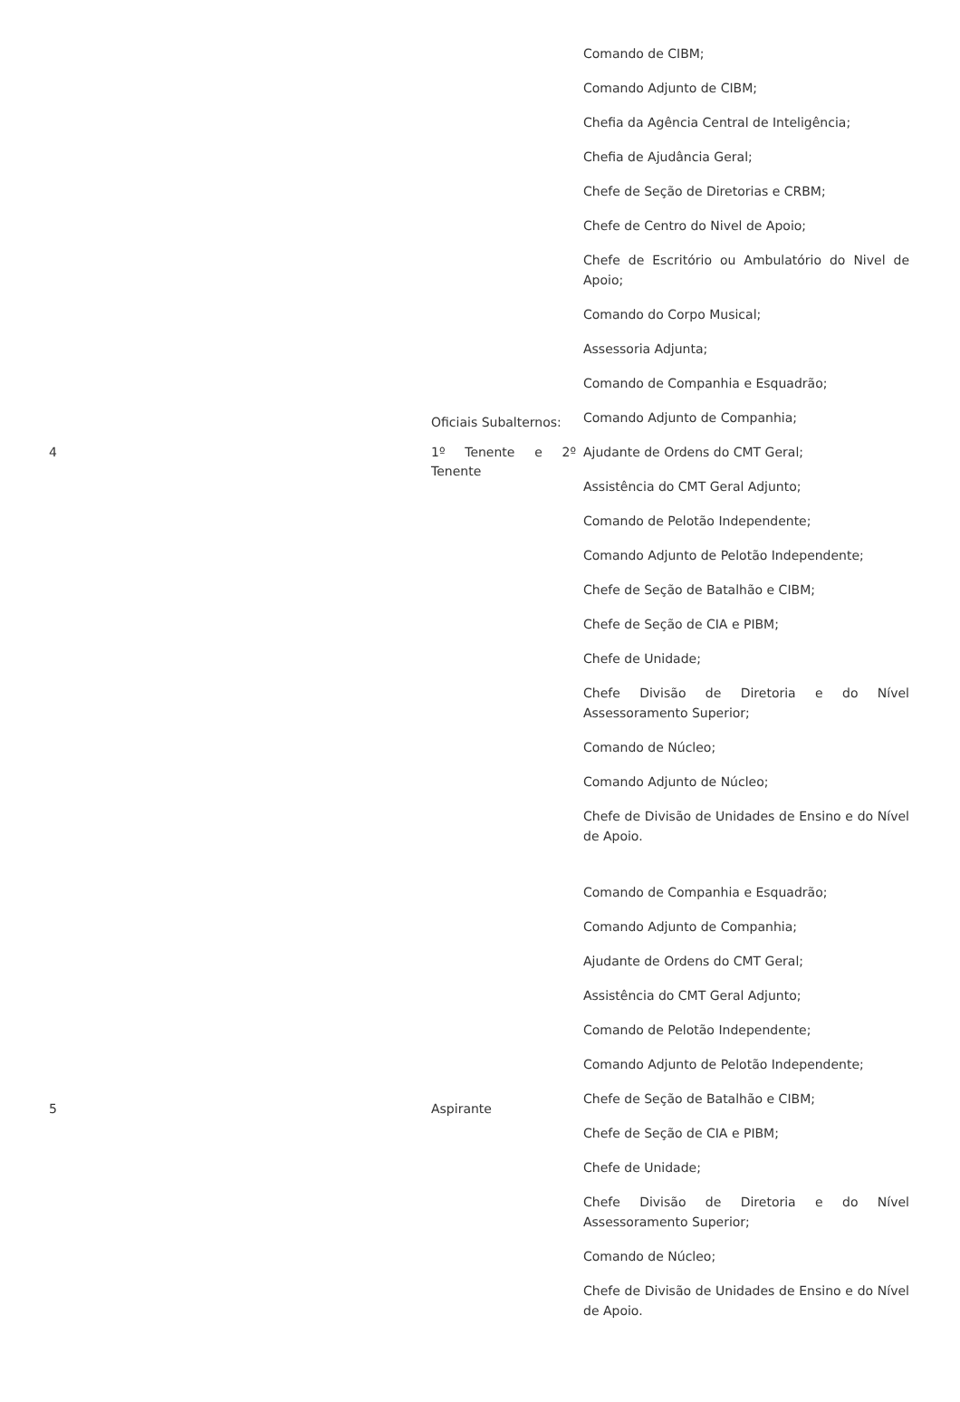| 4 | Oficiais Subalternos: 1º Tenente e 2º Tenente | Comando de CIBM; Comando Adjunto de CIBM; Chefia da Agência Central de Inteligência; Chefia de Ajudância Geral; Chefe de Seção de Diretorias e CRBM; Chefe de Centro do Nivel de Apoio; Chefe de Escritório ou Ambulatório do Nivel de Apoio; Comando do Corpo Musical; Assessoria Adjunta; Comando de Companhia e Esquadrão; Comando Adjunto de Companhia; Ajudante de Ordens do CMT Geral; Assistência do CMT Geral Adjunto; Comando de Pelotão Independente; Comando Adjunto de Pelotão Independente; Chefe de Seção de Batalhão e CIBM; Chefe de Seção de CIA e PIBM; Chefe de Unidade; Chefe Divisão de Diretoria e do Nível Assessoramento Superior; Comando de Núcleo; Comando Adjunto de Núcleo; Chefe de Divisão de Unidades de Ensino e do Nível de Apoio. |
| 5 | Aspirante | Comando de Companhia e Esquadrão; Comando Adjunto de Companhia; Ajudante de Ordens do CMT Geral; Assistência do CMT Geral Adjunto; Comando de Pelotão Independente; Comando Adjunto de Pelotão Independente; Chefe de Seção de Batalhão e CIBM; Chefe de Seção de CIA e PIBM; Chefe de Unidade; Chefe Divisão de Diretoria e do Nível Assessoramento Superior; Comando de Núcleo; Chefe de Divisão de Unidades de Ensino e do Nível de Apoio. |